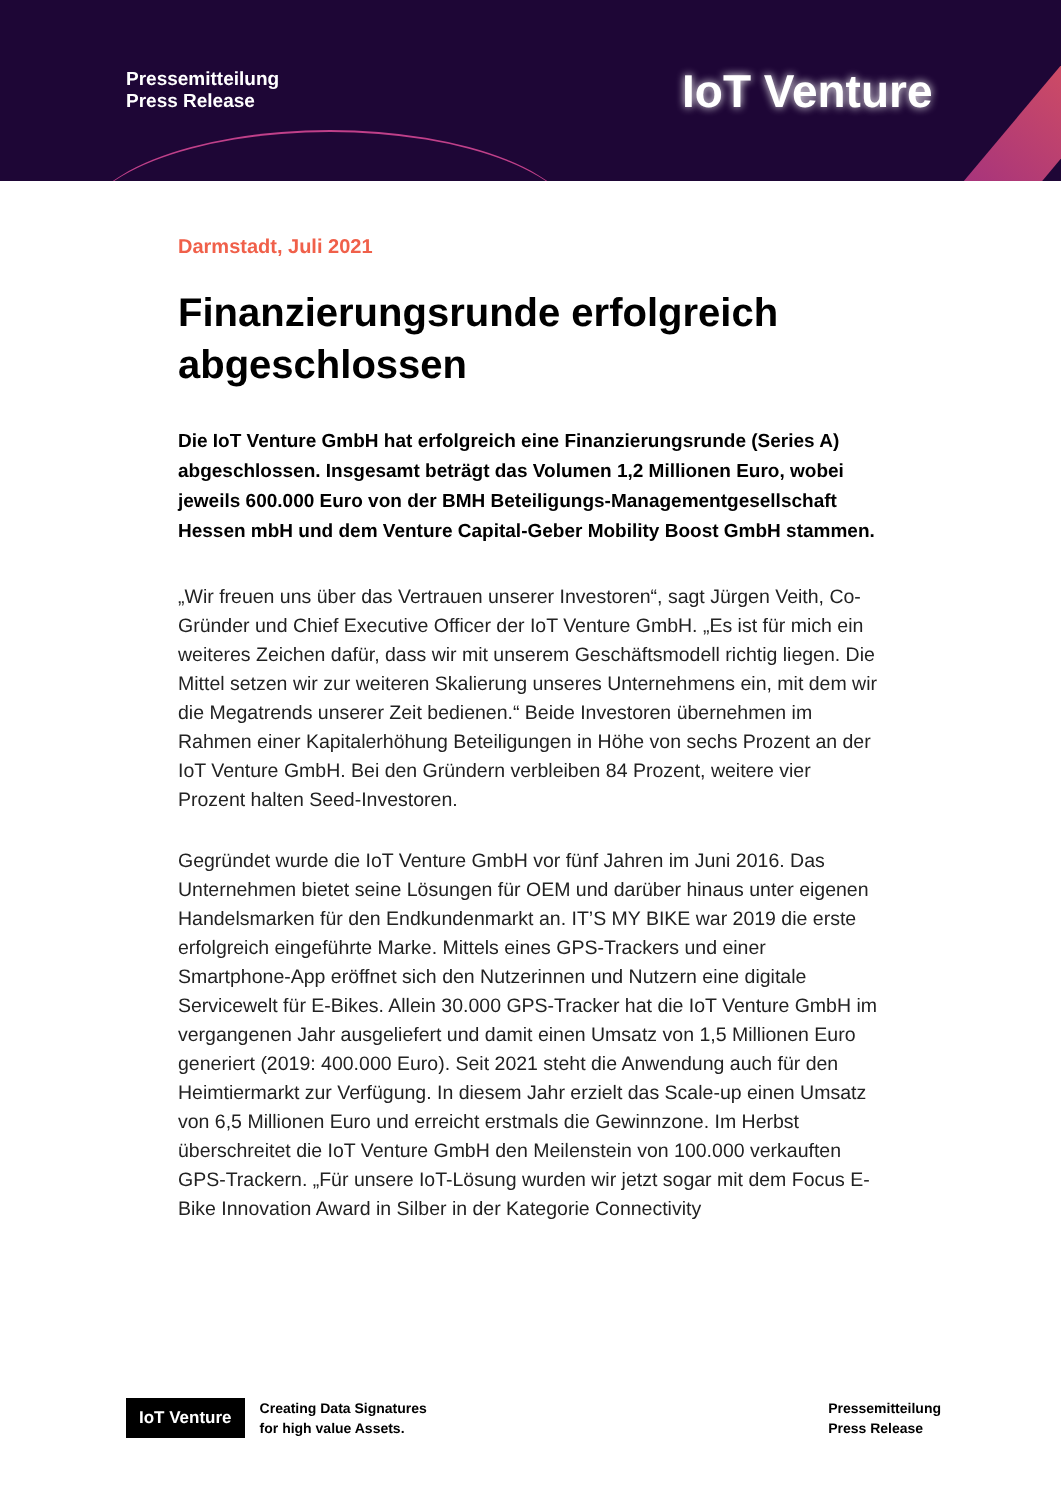Pressemitteilung
Press Release
IoT Venture
Darmstadt, Juli 2021
Finanzierungsrunde erfolgreich abgeschlossen
Die IoT Venture GmbH hat erfolgreich eine Finanzierungsrunde (Series A) abgeschlossen. Insgesamt beträgt das Volumen 1,2 Millionen Euro, wobei jeweils 600.000 Euro von der BMH Beteiligungs-Managementgesellschaft Hessen mbH und dem Venture Capital-Geber Mobility Boost GmbH stammen.
„Wir freuen uns über das Vertrauen unserer Investoren“, sagt Jürgen Veith, Co- Gründer und Chief Executive Officer der IoT Venture GmbH. „Es ist für mich ein weiteres Zeichen dafür, dass wir mit unserem Geschäftsmodell richtig liegen. Die Mittel setzen wir zur weiteren Skalierung unseres Unternehmens ein, mit dem wir die Megatrends unserer Zeit bedienen.“ Beide Investoren übernehmen im Rahmen einer Kapitalerhöhung Beteiligungen in Höhe von sechs Prozent an der IoT Venture GmbH. Bei den Gründern verbleiben 84 Prozent, weitere vier Prozent halten Seed-Investoren.
Gegründet wurde die IoT Venture GmbH vor fünf Jahren im Juni 2016. Das Unternehmen bietet seine Lösungen für OEM und darüber hinaus unter eigenen Handelsmarken für den Endkundenmarkt an. IT’S MY BIKE war 2019 die erste erfolgreich eingeführte Marke. Mittels eines GPS-Trackers und einer Smartphone-App eröffnet sich den Nutzerinnen und Nutzern eine digitale Servicewelt für E-Bikes. Allein 30.000 GPS-Tracker hat die IoT Venture GmbH im vergangenen Jahr ausgeliefert und damit einen Umsatz von 1,5 Millionen Euro generiert (2019: 400.000 Euro). Seit 2021 steht die Anwendung auch für den Heimtiermarkt zur Verfügung. In diesem Jahr erzielt das Scale-up einen Umsatz von 6,5 Millionen Euro und erreicht erstmals die Gewinnzone. Im Herbst überschreitet die IoT Venture GmbH den Meilenstein von 100.000 verkauften GPS-Trackern. „Für unsere IoT-Lösung wurden wir jetzt sogar mit dem Focus E- Bike Innovation Award in Silber in der Kategorie Connectivity
IoT Venture
Creating Data Signatures
for high value Assets.
Pressemitteilung
Press Release